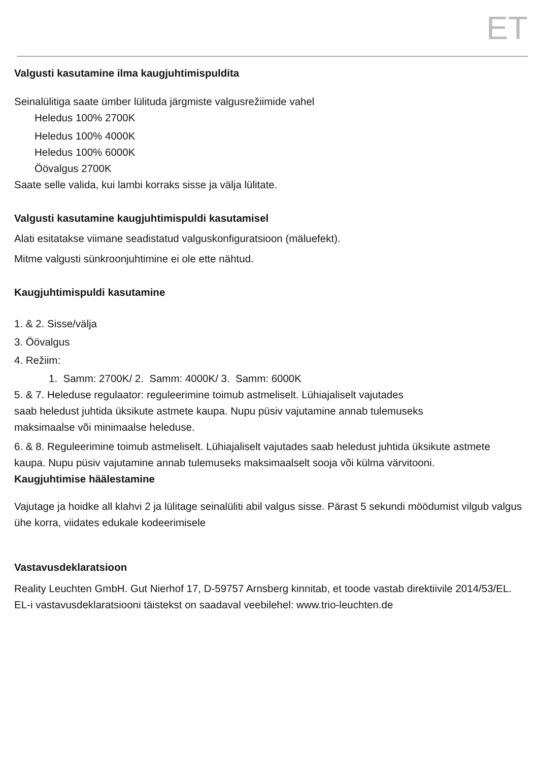ET
Valgusti kasutamine ilma kaugjuhtimispuldita
Seinalülitiga saate ümber lülituda järgmiste valgusrežiimide vahel
Heledus 100% 2700K
Heledus 100% 4000K
Heledus 100% 6000K
Öövalgus 2700K
Saate selle valida, kui lambi korraks sisse ja välja lülitate.
Valgusti kasutamine kaugjuhtimispuldi kasutamisel
Alati esitatakse viimane seadistatud valguskonfiguratsioon (mäluefekt).
Mitme valgusti sünkroonjuhtimine ei ole ette nähtud.
Kaugjuhtimispuldi kasutamine
1. & 2. Sisse/välja
3. Öövalgus
4. Režiim:
1. Samm: 2700K/ 2. Samm: 4000K/ 3. Samm: 6000K
5. & 7. Heleduse regulaator: reguleerimine toimub astmeliselt. Lühiajaliselt vajutades
saab heledust juhtida üksikute astmete kaupa. Nupu püsiv vajutamine annab tulemuseks
maksimaalse või minimaalse heleduse.
6. & 8. Reguleerimine toimub astmeliselt. Lühiajaliselt vajutades saab heledust juhtida üksikute astmete kaupa. Nupu püsiv vajutamine annab tulemuseks maksimaalselt sooja või külma värvitooni.
Kaugjuhtimise häälestamine
Vajutage ja hoidke all klahvi 2 ja lülitage seinalüliti abil valgus sisse. Pärast 5 sekundi möödumist vilgub valgus ühe korra, viidates edukale kodeerimisele
Vastavusdeklaratsioon
Reality Leuchten GmbH. Gut Nierhof 17, D-59757 Arnsberg kinnitab, et toode vastab direktiivile 2014/53/EL. EL-i vastavusdeklaratsiooni täistekst on saadaval veebilehel: www.trio-leuchten.de